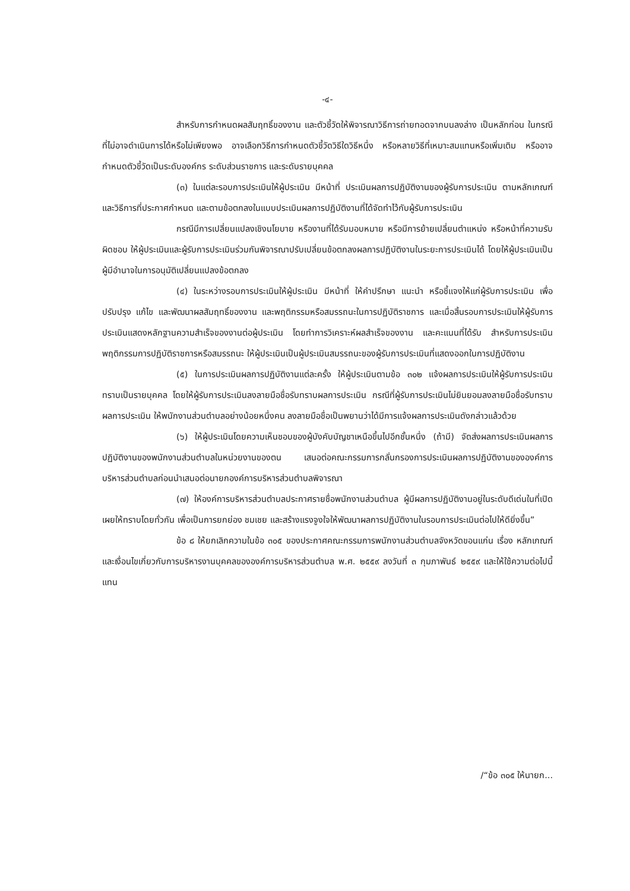-๔-
สำหรับการกำหนดผลสัมฤทธิ์ของงาน และตัวชี้วัดให้พิจารณาวิธีการถ่ายทอดจากบนลงล่าง เป็นหลักก่อน ในกรณีที่ไม่อาจดำเนินการได้หรือไม่เพียงพอ อาจเลือกวิธีการกำหนดตัวชี้วัดวิธีใดวิธีหนึ่ง หรือหลายวิธีที่เหมาะสมแทนหรือเพิ่มเติม หรืออาจกำหนดตัวชี้วัดเป็นระดับองค์กร ระดับส่วนราชการ และระดับรายบุคคล
(๓) ในแต่ละรอบการประเมินให้ผู้ประเมิน มีหน้าที่ ประเมินผลการปฏิบัติงานของผู้รับการประเมิน ตามหลักเกณฑ์และวิธีการที่ประกาศกำหนด และตามข้อตกลงในแบบประเมินผลการปฏิบัติงานที่ได้จัดทำไว้กับผู้รับการประเมิน
กรณีมีการเปลี่ยนแปลงเชิงนโยบาย หรืองานที่ได้รับมอบหมาย หรือมีการย้ายเปลี่ยนตำแหน่ง หรือหน้าที่ความรับผิดชอบ ให้ผู้ประเมินและผู้รับการประเมินร่วมกันพิจารณาปรับเปลี่ยนข้อตกลงผลการปฏิบัติงานในระยะการประเมินได้ โดยให้ผู้ประเมินเป็นผู้มีอำนาจในการอนุมัติเปลี่ยนแปลงข้อตกลง
(๔) ในระหว่างรอบการประเมินให้ผู้ประเมิน มีหน้าที่ ให้คำปรึกษา แนะนำ หรือชี้แจงให้แก่ผู้รับการประเมิน เพื่อปรับปรุง แก้ไข และพัฒนาผลสัมฤทธิ์ของงาน และพฤติกรรมหรือสมรรถนะในการปฏิบัติราชการ และเมื่อสิ้นรอบการประเมินให้ผู้รับการประเมินแสดงหลักฐานความสำเร็จของงานต่อผู้ประเมิน โดยทำการวิเคราะห์ผลสำเร็จของงาน และคะแนนที่ได้รับ สำหรับการประเมินพฤติกรรมการปฏิบัติราชการหรือสมรรถนะ ให้ผู้ประเมินเป็นผู้ประเมินสมรรถนะของผู้รับการประเมินที่แสดงออกในการปฏิบัติงาน
(๕) ในการประเมินผลการปฏิบัติงานแต่ละครั้ง ให้ผู้ประเมินตามข้อ ๓๐๒ แจ้งผลการประเมินให้ผู้รับการประเมินทราบเป็นรายบุคคล โดยให้ผู้รับการประเมินลงลายมือชื่อรับทราบผลการประเมิน กรณีที่ผู้รับการประเมินไม่ยินยอมลงลายมือชื่อรับทราบผลการประเมิน ให้พนักงานส่วนตำบลอย่างน้อยหนึ่งคน ลงลายมือชื่อเป็นพยานว่าได้มีการแจ้งผลการประเมินดังกล่าวแล้วด้วย
(๖) ให้ผู้ประเมินโดยความเห็นชอบของผู้บังคับบัญชาเหนือขึ้นไปอีกชั้นหนึ่ง (ถ้ามี) จัดส่งผลการประเมินผลการปฏิบัติงานของพนักงานส่วนตำบลในหน่วยงานของตน เสนอต่อคณะกรรมการกลั่นกรองการประเมินผลการปฏิบัติงานขององค์การบริหารส่วนตำบลก่อนนำเสนอต่อนายกองค์การบริหารส่วนตำบลพิจารณา
(๗) ให้องค์การบริหารส่วนตำบลประกาศรายชื่อพนักงานส่วนตำบล ผู้มีผลการปฏิบัติงานอยู่ในระดับดีเด่นในที่เปิดเผยให้ทราบโดยทั่วกัน เพื่อเป็นการยกย่อง ชมเชย และสร้างแรงจูงใจให้พัฒนาผลการปฏิบัติงานในรอบการประเมินต่อไปให้ดียิ่งขึ้น”
ข้อ ๘ ให้ยกเลิกความในข้อ ๓๐๕ ของประกาศคณะกรรมการพนักงานส่วนตำบลจังหวัดขอนแก่น เรื่อง หลักเกณฑ์และเงื่อนไขเกี่ยวกับการบริหารงานบุคคลขององค์การบริหารส่วนตำบล พ.ศ. ๒๕๕๙ ลงวันที่ ๓ กุมภาพันธ์ ๒๕๕๙ และให้ใช้ความต่อไปนี้แทน
/“ข้อ ๓๐๕ ให้นายก...